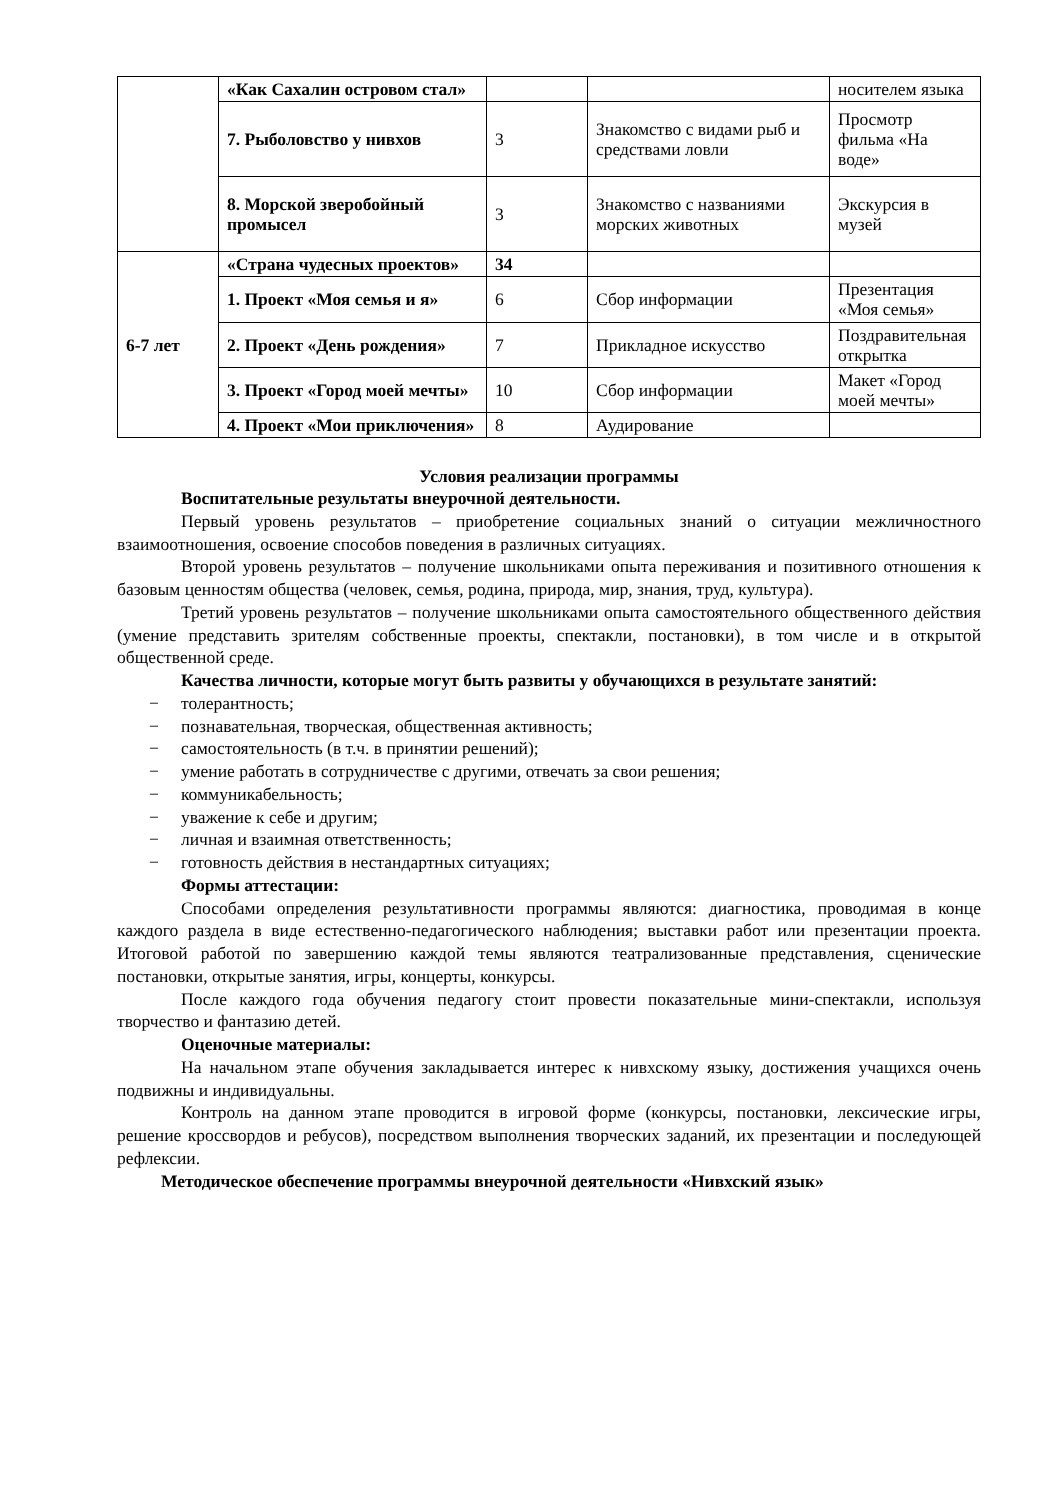| | «Как Сахалин островом стал» | | | носителем языка |
| | 7. Рыболовство у нивхов | 3 | Знакомство с видами рыб и средствами ловли | Просмотр фильма «На воде» |
| | 8. Морской зверобойный промысел | 3 | Знакомство с названиями морских животных | Экскурсия в музей |
| 6-7 лет | «Страна чудесных проектов» | 34 | | |
| | 1. Проект «Моя семья и я» | 6 | Сбор информации | Презентация «Моя семья» |
| | 2. Проект «День рождения» | 7 | Прикладное искусство | Поздравительная открытка |
| | 3. Проект «Город моей мечты» | 10 | Сбор информации | Макет «Город моей мечты» |
| | 4. Проект «Мои приключения» | 8 | Аудирование | |
Условия реализации программы
Воспитательные результаты внеурочной деятельности.
Первый уровень результатов – приобретение социальных знаний о ситуации межличностного взаимоотношения, освоение способов поведения в различных ситуациях.
Второй уровень результатов – получение школьниками опыта переживания и позитивного отношения к базовым ценностям общества (человек, семья, родина, природа, мир, знания, труд, культура).
Третий уровень результатов – получение школьниками опыта самостоятельного общественного действия (умение представить зрителям собственные проекты, спектакли, постановки), в том числе и в открытой общественной среде.
Качества личности, которые могут быть развиты у обучающихся в результате занятий:
− толерантность;
− познавательная, творческая, общественная активность;
− самостоятельность (в т.ч. в принятии решений);
− умение работать в сотрудничестве с другими, отвечать за свои решения;
− коммуникабельность;
− уважение к себе и другим;
− личная и взаимная ответственность;
− готовность действия в нестандартных ситуациях;
Формы аттестации:
Способами определения результативности программы являются: диагностика, проводимая в конце каждого раздела в виде естественно-педагогического наблюдения; выставки работ или презентации проекта. Итоговой работой по завершению каждой темы являются театрализованные представления, сценические постановки, открытые занятия, игры, концерты, конкурсы.
После каждого года обучения педагогу стоит провести показательные мини-спектакли, используя творчество и фантазию детей.
Оценочные материалы:
На начальном этапе обучения закладывается интерес к нивхскому языку, достижения учащихся очень подвижны и индивидуальны.
Контроль на данном этапе проводится в игровой форме (конкурсы, постановки, лексические игры, решение кроссвордов и ребусов), посредством выполнения творческих заданий, их презентации и последующей рефлексии.
Методическое обеспечение программы внеурочной деятельности «Нивхский язык»